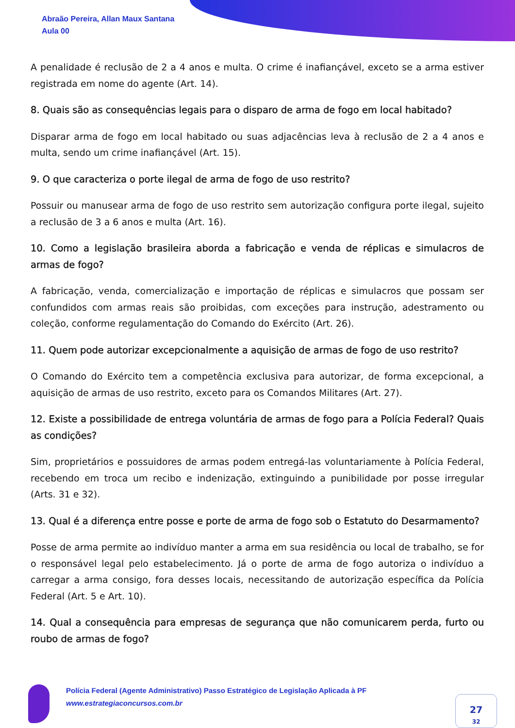Abraão Pereira, Allan Maux Santana
Aula 00
A penalidade é reclusão de 2 a 4 anos e multa. O crime é inafiançável, exceto se a arma estiver registrada em nome do agente (Art. 14).
8. Quais são as consequências legais para o disparo de arma de fogo em local habitado?
Disparar arma de fogo em local habitado ou suas adjacências leva à reclusão de 2 a 4 anos e multa, sendo um crime inafiançável (Art. 15).
9. O que caracteriza o porte ilegal de arma de fogo de uso restrito?
Possuir ou manusear arma de fogo de uso restrito sem autorização configura porte ilegal, sujeito a reclusão de 3 a 6 anos e multa (Art. 16).
10. Como a legislação brasileira aborda a fabricação e venda de réplicas e simulacros de armas de fogo?
A fabricação, venda, comercialização e importação de réplicas e simulacros que possam ser confundidos com armas reais são proibidas, com exceções para instrução, adestramento ou coleção, conforme regulamentação do Comando do Exército (Art. 26).
11. Quem pode autorizar excepcionalmente a aquisição de armas de fogo de uso restrito?
O Comando do Exército tem a competência exclusiva para autorizar, de forma excepcional, a aquisição de armas de uso restrito, exceto para os Comandos Militares (Art. 27).
12. Existe a possibilidade de entrega voluntária de armas de fogo para a Polícia Federal? Quais as condições?
Sim, proprietários e possuidores de armas podem entregá-las voluntariamente à Polícia Federal, recebendo em troca um recibo e indenização, extinguindo a punibilidade por posse irregular (Arts. 31 e 32).
13. Qual é a diferença entre posse e porte de arma de fogo sob o Estatuto do Desarmamento?
Posse de arma permite ao indivíduo manter a arma em sua residência ou local de trabalho, se for o responsável legal pelo estabelecimento. Já o porte de arma de fogo autoriza o indivíduo a carregar a arma consigo, fora desses locais, necessitando de autorização específica da Polícia Federal (Art. 5 e Art. 10).
14. Qual a consequência para empresas de segurança que não comunicarem perda, furto ou roubo de armas de fogo?
Polícia Federal (Agente Administrativo) Passo Estratégico de Legislação Aplicada à PF
www.estrategiaconcursos.com.br
27
32